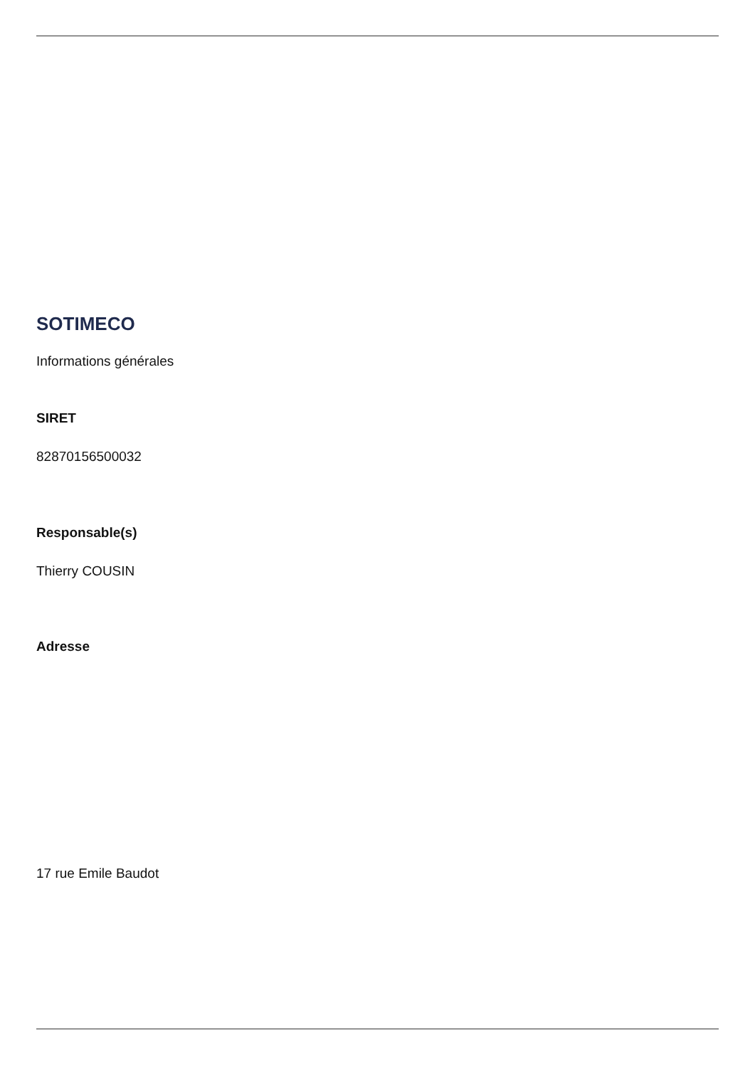SOTIMECO
Informations générales
SIRET
82870156500032
Responsable(s)
Thierry COUSIN
Adresse
17 rue Emile Baudot